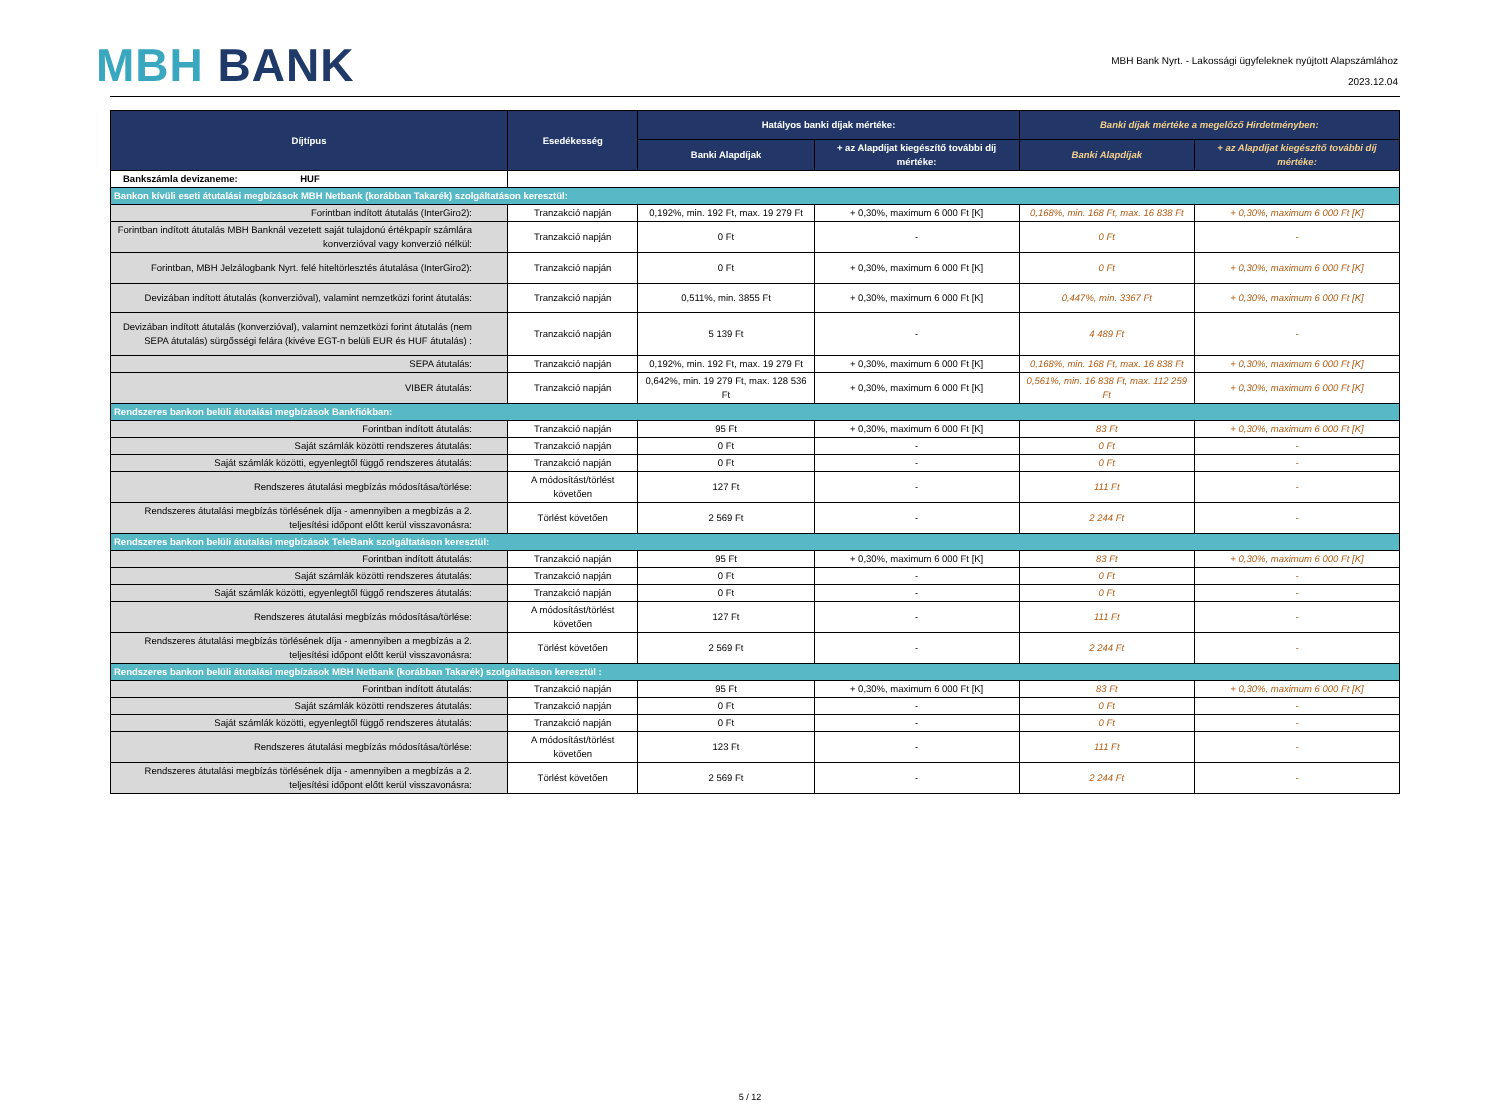MBH BANK
MBH Bank Nyrt. - Lakossági ügyfeleknek nyújtott Alapszámlához
2023.12.04
| Díjtípus | Esedékesség | Hatályos banki díjak mértéke: | | Banki díjak mértéke a megelőző Hirdetményben: | |
| --- | --- | --- | --- | --- | --- |
| | | Banki Alapdíjak | + az Alapdíjat kiegészítő további díj mértéke: | Banki Alapdíjak | + az Alapdíjat kiegészítő további díj mértéke: |
| Bankszámla devizaneme: HUF | | | | | |
| Bankon kívüli eseti átutalási megbízások MBH Netbank (korábban Takarék) szolgáltatáson keresztül: | | | | | |
| Forintban indított átutalás (InterGiro2): | Tranzakció napján | 0,192%, min. 192 Ft, max. 19 279 Ft | + 0,30%, maximum 6 000 Ft [K] | 0,168%, min. 168 Ft, max. 16 838 Ft | + 0,30%, maximum 6 000 Ft [K] |
| Forintban indított átutalás MBH Banknál vezetett saját tulajdonú értékpapír számlára konverzióval vagy konverzió nélkül: | Tranzakció napján | 0 Ft | - | 0 Ft | - |
| Forintban, MBH Jelzálogbank Nyrt. felé hiteltörlesztés átutalása (InterGiro2): | Tranzakció napján | 0 Ft | + 0,30%, maximum 6 000 Ft [K] | 0 Ft | + 0,30%, maximum 6 000 Ft [K] |
| Devizában indított átutalás (konverzióval), valamint nemzetközi forint átutalás: | Tranzakció napján | 0,511%, min. 3855 Ft | + 0,30%, maximum 6 000 Ft [K] | 0,447%, min. 3367 Ft | + 0,30%, maximum 6 000 Ft [K] |
| Devizában indított átutalás (konverzióval), valamint nemzetközi forint átutalás (nem SEPA átutalás) sürgősségi felára (kivéve EGT-n belüli EUR és HUF átutalás) : | Tranzakció napján | 5 139 Ft | - | 4 489 Ft | - |
| SEPA átutalás: | Tranzakció napján | 0,192%, min. 192 Ft, max. 19 279 Ft | + 0,30%, maximum 6 000 Ft [K] | 0,168%, min. 168 Ft, max. 16 838 Ft | + 0,30%, maximum 6 000 Ft [K] |
| VIBER átutalás: | Tranzakció napján | 0,642%, min. 19 279 Ft, max. 128 536 Ft | + 0,30%, maximum 6 000 Ft [K] | 0,561%, min. 16 838 Ft, max. 112 259 Ft | + 0,30%, maximum 6 000 Ft [K] |
| Rendszeres bankon belüli átutalási megbízások Bankfiókban: | | | | | |
| Forintban indított átutalás: | Tranzakció napján | 95 Ft | + 0,30%, maximum 6 000 Ft [K] | 83 Ft | + 0,30%, maximum 6 000 Ft [K] |
| Saját számlák közötti rendszeres átutalás: | Tranzakció napján | 0 Ft | - | 0 Ft | - |
| Saját számlák közötti, egyenlegtől függő rendszeres átutalás: | Tranzakció napján | 0 Ft | - | 0 Ft | - |
| Rendszeres átutalási megbízás módosítása/törlése: | A módosítást/törlést követően | 127 Ft | - | 111 Ft | - |
| Rendszeres átutalási megbízás törlésének díja - amennyiben a megbízás a 2. teljesítési időpont előtt kerül visszavonásra: | Törlést követően | 2 569 Ft | - | 2 244 Ft | - |
| Rendszeres bankon belüli átutalási megbízások TeleBank szolgáltatáson keresztül: | | | | | |
| Forintban indított átutalás: | Tranzakció napján | 95 Ft | + 0,30%, maximum 6 000 Ft [K] | 83 Ft | + 0,30%, maximum 6 000 Ft [K] |
| Saját számlák közötti rendszeres átutalás: | Tranzakció napján | 0 Ft | - | 0 Ft | - |
| Saját számlák közötti, egyenlegtől függő rendszeres átutalás: | Tranzakció napján | 0 Ft | - | 0 Ft | - |
| Rendszeres átutalási megbízás módosítása/törlése: | A módosítást/törlést követően | 127 Ft | - | 111 Ft | - |
| Rendszeres átutalási megbízás törlésének díja - amennyiben a megbízás a 2. teljesítési időpont előtt kerül visszavonásra: | Törlést követően | 2 569 Ft | - | 2 244 Ft | - |
| Rendszeres bankon belüli átutalási megbízások MBH Netbank (korábban Takarék) szolgáltatáson keresztül : | | | | | |
| Forintban indított átutalás: | Tranzakció napján | 95 Ft | + 0,30%, maximum 6 000 Ft [K] | 83 Ft | + 0,30%, maximum 6 000 Ft [K] |
| Saját számlák közötti rendszeres átutalás: | Tranzakció napján | 0 Ft | - | 0 Ft | - |
| Saját számlák közötti, egyenlegtől függő rendszeres átutalás: | Tranzakció napján | 0 Ft | - | 0 Ft | - |
| Rendszeres átutalási megbízás módosítása/törlése: | A módosítást/törlést követően | 123 Ft | - | 111 Ft | - |
| Rendszeres átutalási megbízás törlésének díja - amennyiben a megbízás a 2. teljesítési időpont előtt kerül visszavonásra: | Törlést követően | 2 569 Ft | - | 2 244 Ft | - |
5 / 12